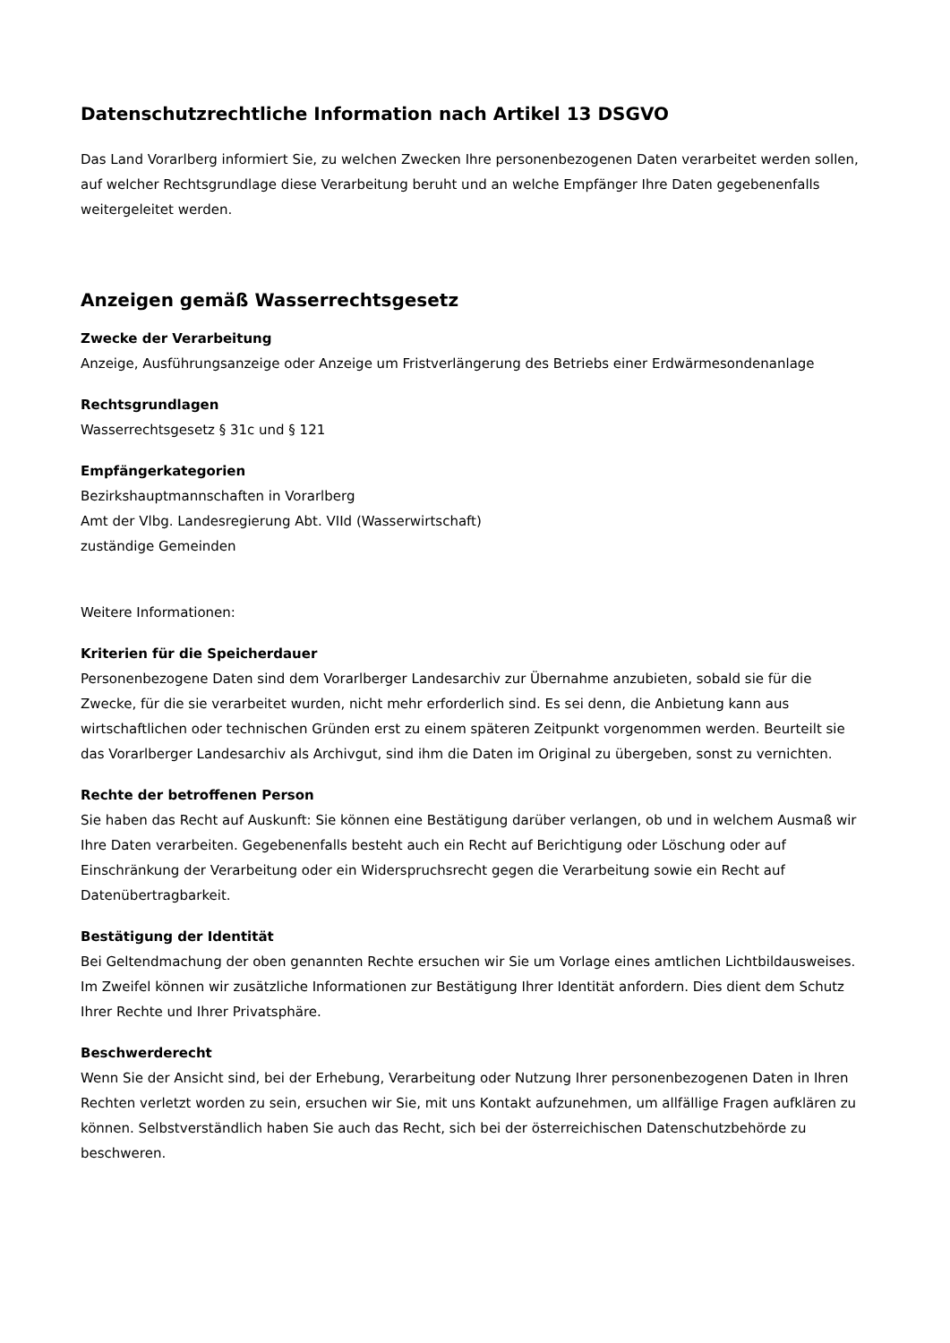Datenschutzrechtliche Information nach Artikel 13 DSGVO
Das Land Vorarlberg informiert Sie, zu welchen Zwecken Ihre personenbezogenen Daten verarbeitet werden sollen, auf welcher Rechtsgrundlage diese Verarbeitung beruht und an welche Empfänger Ihre Daten gegebenenfalls weitergeleitet werden.
Anzeigen gemäß Wasserrechtsgesetz
Zwecke der Verarbeitung
Anzeige, Ausführungsanzeige oder Anzeige um Fristverlängerung des Betriebs einer Erdwärmesondenanlage
Rechtsgrundlagen
Wasserrechtsgesetz § 31c und § 121
Empfängerkategorien
Bezirkshauptmannschaften in Vorarlberg
Amt der Vlbg. Landesregierung Abt. VIId (Wasserwirtschaft)
zuständige Gemeinden
Weitere Informationen:
Kriterien für die Speicherdauer
Personenbezogene Daten sind dem Vorarlberger Landesarchiv zur Übernahme anzubieten, sobald sie für die Zwecke, für die sie verarbeitet wurden, nicht mehr erforderlich sind. Es sei denn, die Anbietung kann aus wirtschaftlichen oder technischen Gründen erst zu einem späteren Zeitpunkt vorgenommen werden. Beurteilt sie das Vorarlberger Landesarchiv als Archivgut, sind ihm die Daten im Original zu übergeben, sonst zu vernichten.
Rechte der betroffenen Person
Sie haben das Recht auf Auskunft: Sie können eine Bestätigung darüber verlangen, ob und in welchem Ausmaß wir Ihre Daten verarbeiten. Gegebenenfalls besteht auch ein Recht auf Berichtigung oder Löschung oder auf Einschränkung der Verarbeitung oder ein Widerspruchsrecht gegen die Verarbeitung sowie ein Recht auf Datenübertragbarkeit.
Bestätigung der Identität
Bei Geltendmachung der oben genannten Rechte ersuchen wir Sie um Vorlage eines amtlichen Lichtbildausweises. Im Zweifel können wir zusätzliche Informationen zur Bestätigung Ihrer Identität anfordern. Dies dient dem Schutz Ihrer Rechte und Ihrer Privatsphäre.
Beschwerderecht
Wenn Sie der Ansicht sind, bei der Erhebung, Verarbeitung oder Nutzung Ihrer personenbezogenen Daten in Ihren Rechten verletzt worden zu sein, ersuchen wir Sie, mit uns Kontakt aufzunehmen, um allfällige Fragen aufklären zu können. Selbstverständlich haben Sie auch das Recht, sich bei der österreichischen Datenschutzbehörde zu beschweren.